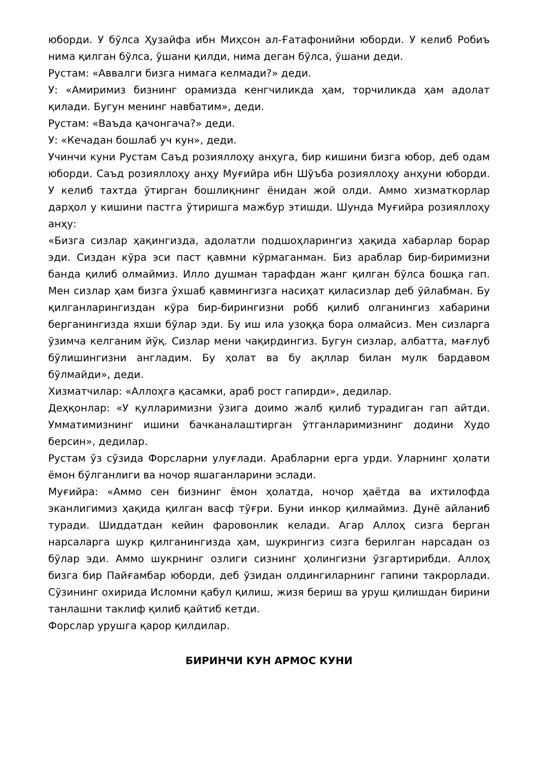юборди. У бўлса Ҳузайфа ибн Миҳсон ал-Ғатафонийни юборди. У келиб Робиъ нима қилган бўлса, ўшани қилди, нима деган бўлса, ўшани деди.
Рустам: «Аввалги бизга нимага келмади?» деди.
У: «Амиримиз бизнинг орамизда кенгчиликда ҳам, торчиликда ҳам адолат қилади. Бугун менинг навбатим», деди.
Рустам: «Ваъда қачонгача?» деди.
У: «Кечадан бошлаб уч кун», деди.
Учинчи куни Рустам Саъд розияллоҳу анҳуга, бир кишини бизга юбор, деб одам юборди. Саъд розияллоҳу анҳу Муғийра ибн Шўъба розияллоҳу анҳуни юборди. У келиб тахтда ўтирган бошлиқнинг ёнидан жой олди. Аммо хизматкорлар дарҳол у кишини пастга ўтиришга мажбур этишди. Шунда Муғийра розияллоҳу анҳу:
«Бизга сизлар ҳақингизда, адолатли подшоҳларингиз ҳақида хабарлар борар эди. Сиздан кўра эси паст қавмни кўрмаганман. Биз араблар бир-биримизни банда қилиб олмаймиз. Илло душман тарафдан жанг қилган бўлса бошқа гап. Мен сизлар ҳам бизга ўхшаб қавмингизга насиҳат қиласизлар деб ўйлабман. Бу қилганларингиздан кўра бир-бирингизни робб қилиб олганингиз хабарини берганингизда яхши бўлар эди. Бу иш ила узоққа бора олмайсиз. Мен сизларга ўзимча келганим йўқ. Сизлар мени чақирдингиз. Бугун сизлар, албатта, мағлуб бўлишингизни англадим. Бу ҳолат ва бу ақллар билан мулк бардавом бўлмайди», деди.
Хизматчилар: «Аллоҳга қасамки, араб рост гапирди», дедилар.
Деҳқонлар: «У қулларимизни ўзига доимо жалб қилиб турадиган гап айтди. Умматимизнинг ишини бачканалаштирган ўтганларимизнинг додини Худо берсин», дедилар.
Рустам ўз сўзида Форсларни улуғлади. Арабларни ерга урди. Уларнинг ҳолати ёмон бўлганлиги ва ночор яшаганларини эслади.
Муғийра: «Аммо сен бизнинг ёмон ҳолатда, ночор ҳаётда ва ихтилофда эканлигимиз ҳақида қилган васф тўғри. Буни инкор қилмаймиз. Дунё айланиб туради. Шиддатдан кейин фаровонлик келади. Агар Аллоҳ сизга берган нарсаларга шукр қилганингизда ҳам, шукрингиз сизга берилган нарсадан оз бўлар эди. Аммо шукрнинг озлиги сизнинг ҳолингизни ўзгартирибди. Аллоҳ бизга бир Пайғамбар юборди, деб ўзидан олдингиларнинг гапини такрорлади. Сўзининг охирида Исломни қабул қилиш, жизя бериш ва уруш қилишдан бирини танлашни таклиф қилиб қайтиб кетди.
Форслар урушга қарор қилдилар.
БИРИНЧИ КУН АРМОС КУНИ